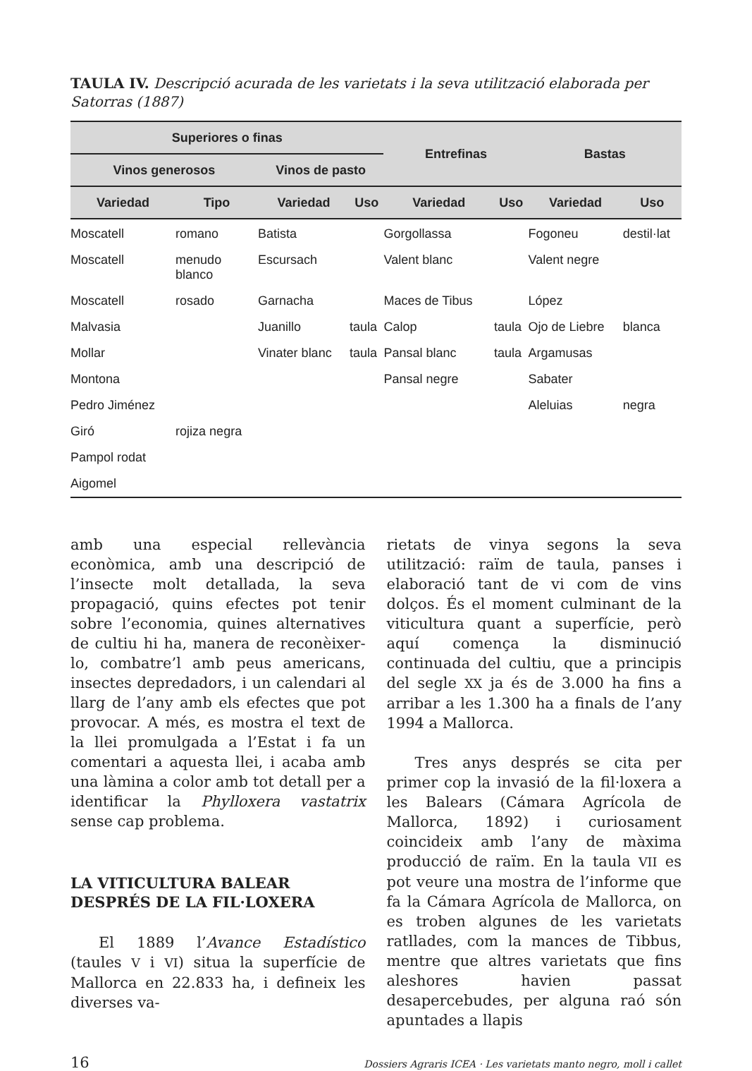TAULA IV. Descripció acurada de les varietats i la seva utilització elaborada per Satorras (1887)
| Superiores o finas | | | | Entrefinas | | Bastas | |
| --- | --- | --- | --- | --- | --- | --- | --- |
| Vinos generosos | | Vinos de pasto | | | | | |
| Variedad | Tipo | Variedad | Uso | Variedad | Uso | Variedad | Uso |
| Moscatell | romano | Batista | | Gorgollassa | | Fogoneu | destil·lat |
| Moscatell | menudo blanco | Escursach | | Valent blanc | | Valent negre | |
| Moscatell | rosado | Garnacha | | Maces de Tibus | | López | |
| Malvasia | | Juanillo | taula | Calop | taula | Ojo de Liebre | blanca |
| Mollar | | Vinater blanc | taula | Pansal blanc | taula | Argamusas | |
| Montona | | | | Pansal negre | | Sabater | |
| Pedro Jiménez | | | | | | Aleluias | negra |
| Giró | rojiza negra | | | | | | |
| Pampol rodat | | | | | | | |
| Aigomel | | | | | | | |
amb una especial rellevància econòmica, amb una descripció de l’insecte molt detallada, la seva propagació, quins efectes pot tenir sobre l’economia, quines alternatives de cultiu hi ha, manera de reconèixer-lo, combatre’l amb peus americans, insectes depredadors, i un calendari al llarg de l’any amb els efectes que pot provocar. A més, es mostra el text de la llei promulgada a l’Estat i fa un comentari a aquesta llei, i acaba amb una làmina a color amb tot detall per a identificar la Phylloxera vastatrix sense cap problema.
LA VITICULTURA BALEAR
DESPRÉS DE LA FIL·LOXERA
El 1889 l’Avance Estadístico (taules V i VI) situa la superfície de Mallorca en 22.833 ha, i defineix les diverses va-
rietats de vinya segons la seva utilització: raïm de taula, panses i elaboració tant de vi com de vins dolços. És el moment culminant de la viticultura quant a superfície, però aquí comença la disminució continuada del cultiu, que a principis del segle XX ja és de 3.000 ha fins a arribar a les 1.300 ha a finals de l’any 1994 a Mallorca.
Tres anys després se cita per primer cop la invasió de la fil·loxera a les Balears (Cámara Agrícola de Mallorca, 1892) i curiosament coincideix amb l’any de màxima producció de raïm. En la taula VII es pot veure una mostra de l’informe que fa la Cámara Agrícola de Mallorca, on es troben algunes de les varietats ratllades, com la mances de Tibbus, mentre que altres varietats que fins aleshores havien passat desapercebudes, per alguna raó són apuntades a llapis
16 Dossiers Agraris ICEA · Les varietats manto negro, moll i callet